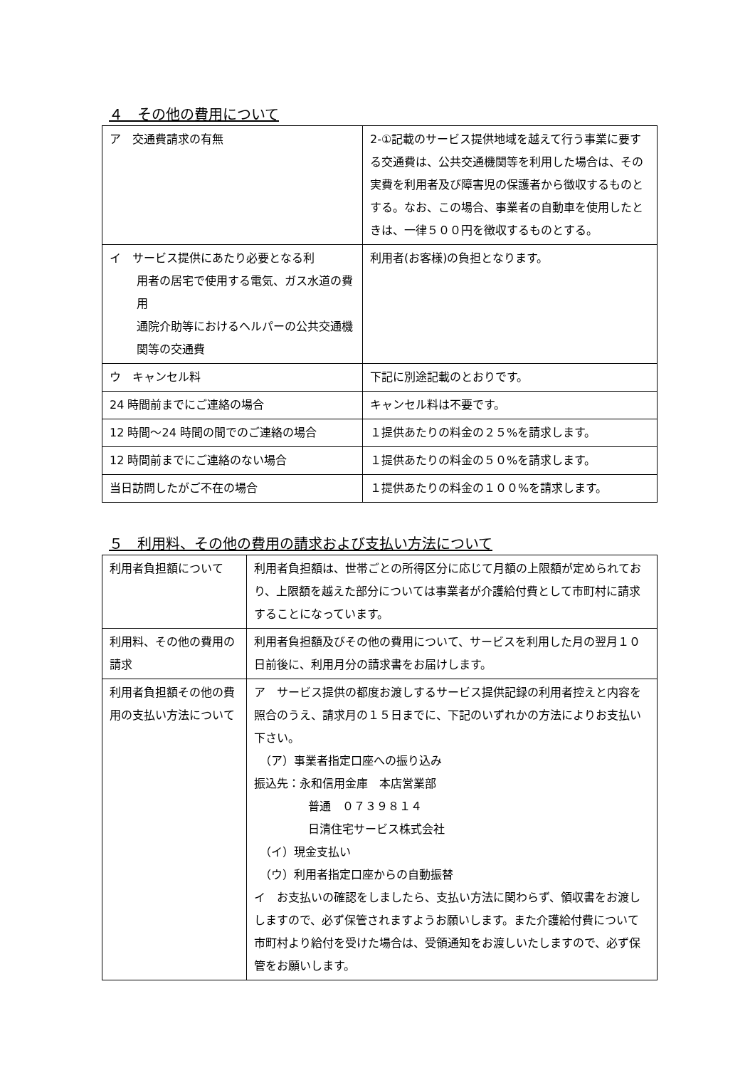４　その他の費用について
| ア 交通費請求の有無 | 2-①記載のサービス提供地域を越えて行う事業に要する交通費は、公共交通機関等を利用した場合は、その実費を利用者及び障害児の保護者から徴収するものとする。なお、この場合、事業者の自動車を使用したときは、一律５００円を徴収するものとする。 |
| イ サービス提供にあたり必要となる利 用者の居宅で使用する電気、ガス水道の費用 通院介助等におけるヘルパーの公共交通機関等の交通費 | 利用者(お客様)の負担となります。 |
| ウ キャンセル料 | 下記に別途記載のとおりです。 |
| 24 時間前までにご連絡の場合 | キャンセル料は不要です。 |
| 12 時間～24 時間の間でのご連絡の場合 | １提供あたりの料金の２５%を請求します。 |
| 12 時間前までにご連絡のない場合 | １提供あたりの料金の５０%を請求します。 |
| 当日訪問したがご不在の場合 | １提供あたりの料金の１００%を請求します。 |
５　利用料、その他の費用の請求および支払い方法について
| 利用者負担額について | 利用者負担額は、世帯ごとの所得区分に応じて月額の上限額が定められており、上限額を越えた部分については事業者が介護給付費として市町村に請求することになっています。 |
| 利用料、その他の費用の請求 | 利用者負担額及びその他の費用について、サービスを利用した月の翌月１０日前後に、利用月分の請求書をお届けします。 |
| 利用者負担額その他の費用の支払い方法について | ア サービス提供の都度お渡しするサービス提供記録の利用者控えと内容を照合のうえ、請求月の１５日までに、下記のいずれかの方法によりお支払い下さい。 （ア）事業者指定口座への振り込み 振込先：永和信用金庫 本店営業部 普通 ０７３９８１４ 日清住宅サービス株式会社 （イ）現金支払い （ウ）利用者指定口座からの自動振替 イ お支払いの確認をしましたら、支払い方法に関わらず、領収書をお渡ししますので、必ず保管されますようお願いします。また介護給付費について市町村より給付を受けた場合は、受領通知をお渡しいたしますので、必ず保管をお願いします。 |